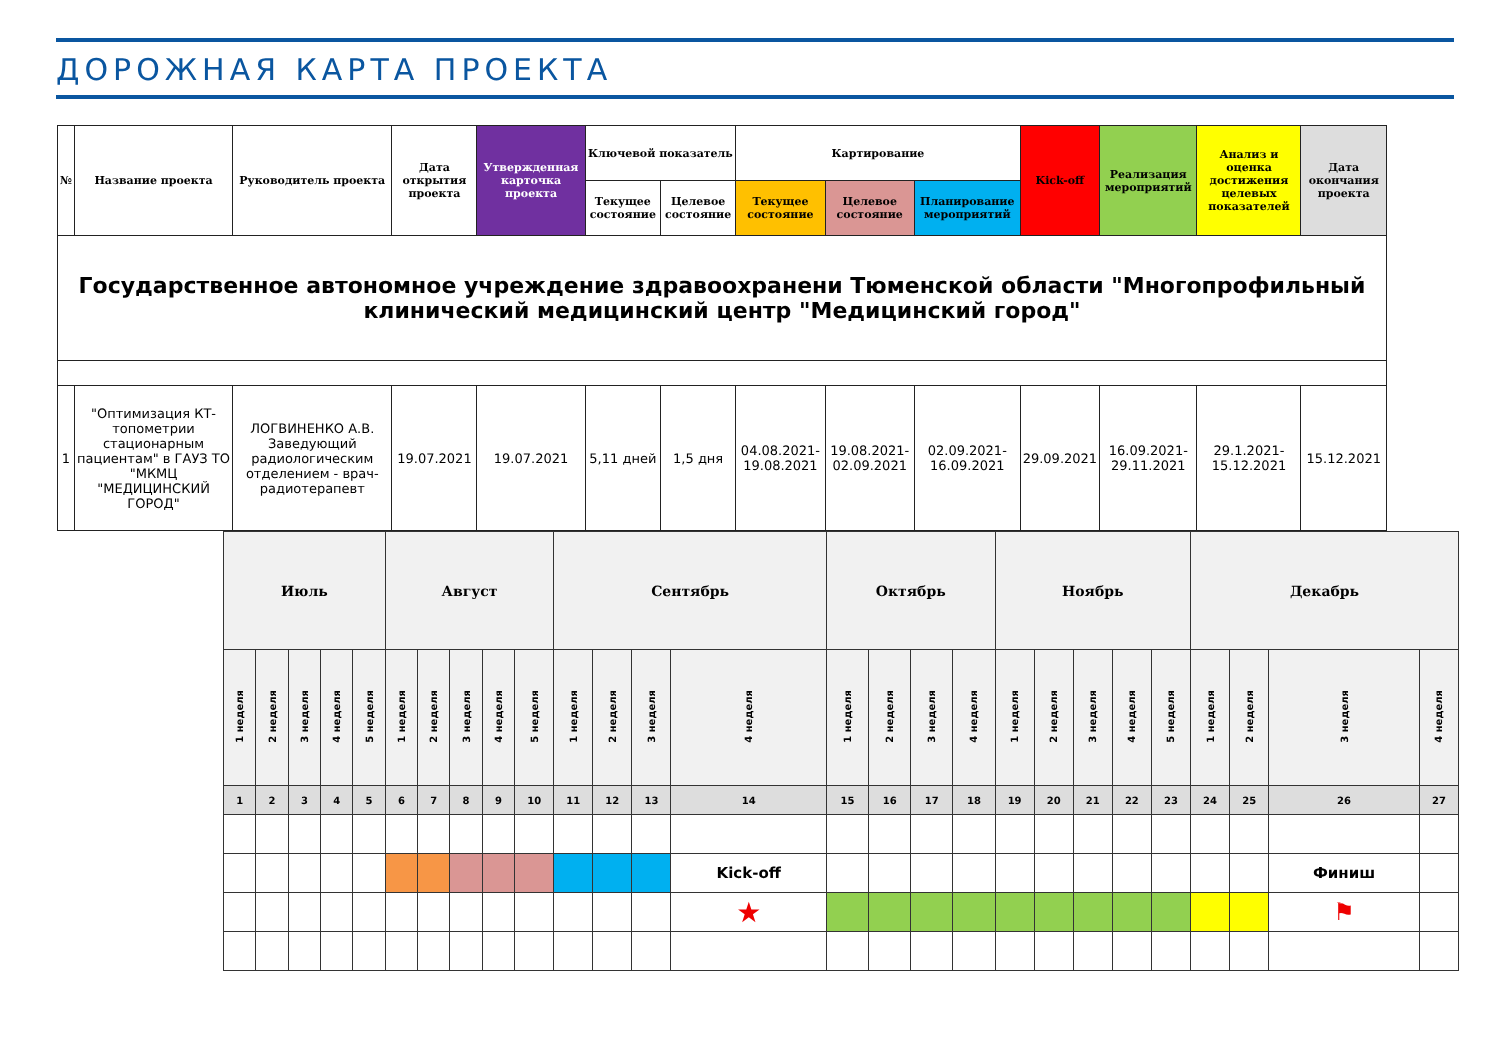ДОРОЖНАЯ КАРТА ПРОЕКТА
| № | Название проекта | Руководитель проекта | Дата открытия проекта | Утвержденная карточка проекта | Ключевой показатель | | Картирование | | | Kick-off | Реализация мероприятий | Анализ и оценка достижения целевых показателей | Дата окончания проекта |
| --- | --- | --- | --- | --- | --- | --- | --- | --- | --- | --- | --- | --- | --- |
| | | | | | Текущее состояние | Целевое состояние | Текущее состояние | Целевое состояние | Планирование мероприятий | | | | |
| Государственное автономное учреждение здравоохранени Тюменской области "Многопрофильный клинический медицинский центр "Медицинский город" | | | | | | | | | | | | | |
| 1 | "Оптимизация КТ-топометрии стационарным пациентам" в ГАУЗ ТО "МКМЦ "МЕДИЦИНСКИЙ ГОРОД" | ЛОГВИНЕНКО А.В. Заведующий радиологическим отделением - врач-радиотерапевт | 19.07.2021 | 19.07.2021 | 5,11 дней | 1,5 дня | 04.08.2021-19.08.2021 | 19.08.2021-02.09.2021 | 02.09.2021-16.09.2021 | 29.09.2021 | 16.09.2021-29.11.2021 | 29.1.2021-15.12.2021 | 15.12.2021 |
| Июль | | | | | Август | | | | | Сентябрь | | | | Октябрь | | | | Ноябрь | | | | | Декабрь | | | |
| 1 неделя | 2 неделя | 3 неделя | 4 неделя | 5 неделя | 1 неделя | 2 неделя | 3 неделя | 4 неделя | 5 неделя | 1 неделя | 2 неделя | 3 неделя | 4 неделя | 1 неделя | 2 неделя | 3 неделя | 4 неделя | 1 неделя | 2 неделя | 3 неделя | 4 неделя | 5 неделя | 1 неделя | 2 неделя | 3 неделя | 4 неделя |
| 1 | 2 | 3 | 4 | 5 | 6 | 7 | 8 | 9 | 10 | 11 | 12 | 13 | 14 | 15 | 16 | 17 | 18 | 19 | 20 | 21 | 22 | 23 | 24 | 25 | 26 | 27 |
| | | | | | | | | | | | | | Kick-off | | | | | | | | | | | | Финиш | |
| | | | | | | | | | | | | | ★ | | | | | | | | | | | | ⚑ | |